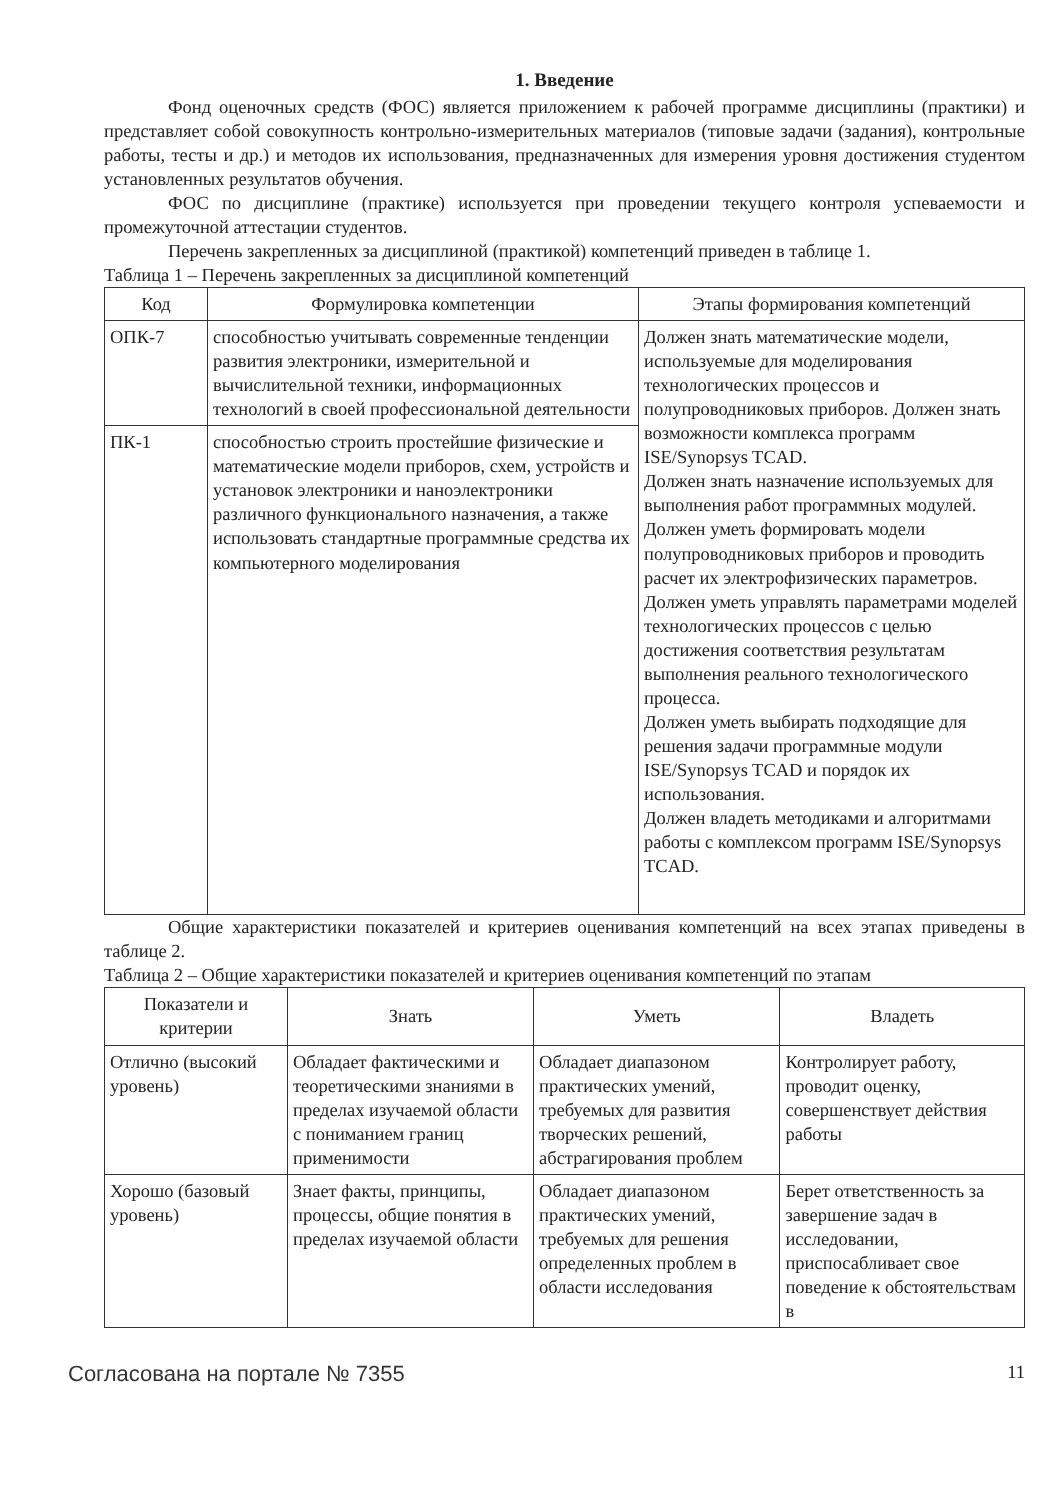1. Введение
Фонд оценочных средств (ФОС) является приложением к рабочей программе дисциплины (практики) и представляет собой совокупность контрольно-измерительных материалов (типовые задачи (задания), контрольные работы, тесты и др.) и методов их использования, предназначенных для измерения уровня достижения студентом установленных результатов обучения.
ФОС по дисциплине (практике) используется при проведении текущего контроля успеваемости и промежуточной аттестации студентов.
Перечень закрепленных за дисциплиной (практикой) компетенций приведен в таблице 1.
Таблица 1 – Перечень закрепленных за дисциплиной компетенций
| Код | Формулировка компетенции | Этапы формирования компетенций |
| --- | --- | --- |
| ОПК-7 | способностью учитывать современные тенденции развития электроники, измерительной и вычислительной техники, информационных технологий в своей профессиональной деятельности | Должен знать математические модели, используемые для моделирования технологических процессов и полупроводниковых приборов. Должен знать возможности комплекса программ ISE/Synopsys TCAD. Должен знать назначение используемых для выполнения работ программных модулей. Должен уметь формировать модели полупроводниковых приборов и проводить расчет их электрофизических параметров. Должен уметь управлять параметрами моделей технологических процессов с целью достижения соответствия результатам выполнения реального технологического процесса. Должен уметь выбирать подходящие для решения задачи программные модули ISE/Synopsys TCAD и порядок их использования. Должен владеть методиками и алгоритмами работы с комплексом программ ISE/Synopsys TCAD. |
| ПК-1 | способностью строить простейшие физические и математические модели приборов, схем, устройств и установок электроники и наноэлектроники различного функционального назначения, а также использовать стандартные программные средства их компьютерного моделирования | |
Общие характеристики показателей и критериев оценивания компетенций на всех этапах приведены в таблице 2.
Таблица 2 – Общие характеристики показателей и критериев оценивания компетенций по этапам
| Показатели и критерии | Знать | Уметь | Владеть |
| --- | --- | --- | --- |
| Отлично (высокий уровень) | Обладает фактическими и теоретическими знаниями в пределах изучаемой области с пониманием границ применимости | Обладает диапазоном практических умений, требуемых для развития творческих решений, абстрагирования проблем | Контролирует работу, проводит оценку, совершенствует действия работы |
| Хорошо (базовый уровень) | Знает факты, принципы, процессы, общие понятия в пределах изучаемой области | Обладает диапазоном практических умений, требуемых для решения определенных проблем в области исследования | Берет ответственность за завершение задач в исследовании, приспосабливает свое поведение к обстоятельствам в |
Согласована на портале № 7355 11